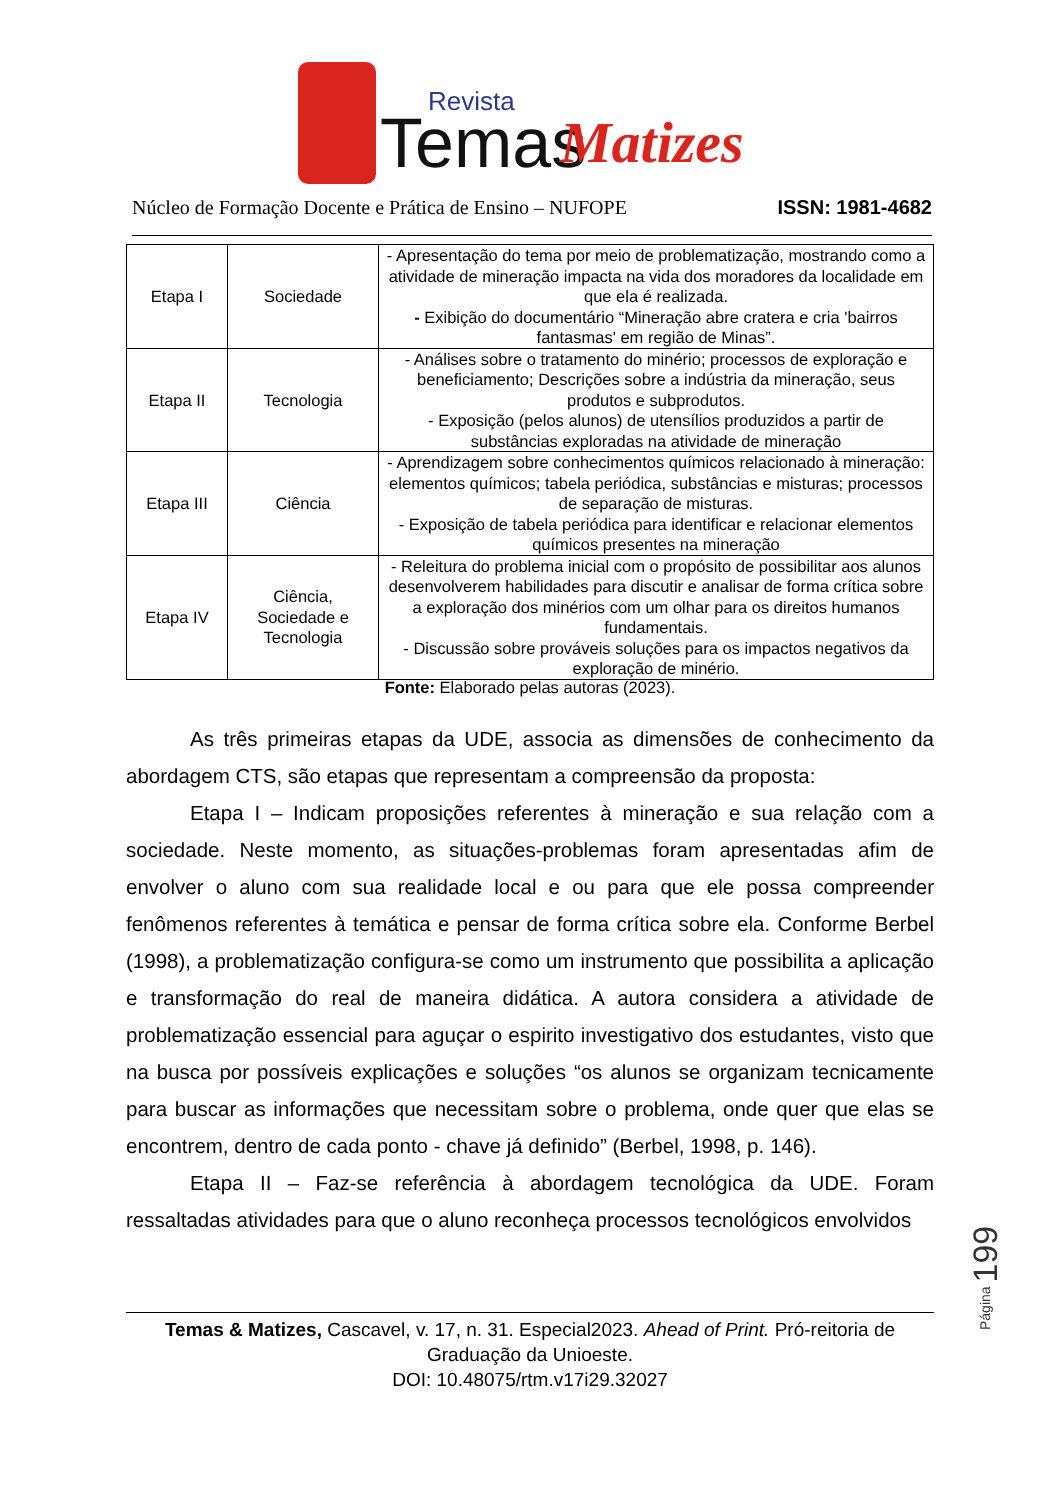Temas
Revista
Matizes
Núcleo de Formação Docente e Prática de Ensino – NUFOPE ISSN: 1981-4682
| Etapa I | Sociedade | - Apresentação do tema por meio de problematização, mostrando como a atividade de mineração impacta na vida dos moradores da localidade em que ela é realizada. - Exibição do documentário “Mineração abre cratera e cria 'bairros fantasmas' em região de Minas”. |
| Etapa II | Tecnologia | - Análises sobre o tratamento do minério; processos de exploração e beneficiamento; Descrições sobre a indústria da mineração, seus produtos e subprodutos. - Exposição (pelos alunos) de utensílios produzidos a partir de substâncias exploradas na atividade de mineração |
| Etapa III | Ciência | - Aprendizagem sobre conhecimentos químicos relacionado à mineração: elementos químicos; tabela periódica, substâncias e misturas; processos de separação de misturas. - Exposição de tabela periódica para identificar e relacionar elementos químicos presentes na mineração |
| Etapa IV | Ciência, Sociedade e Tecnologia | - Releitura do problema inicial com o propósito de possibilitar aos alunos desenvolverem habilidades para discutir e analisar de forma crítica sobre a exploração dos minérios com um olhar para os direitos humanos fundamentais. - Discussão sobre prováveis soluções para os impactos negativos da exploração de minério. |
Fonte: Elaborado pelas autoras (2023).
As três primeiras etapas da UDE, associa as dimensões de conhecimento da abordagem CTS, são etapas que representam a compreensão da proposta:
Etapa I – Indicam proposições referentes à mineração e sua relação com a sociedade. Neste momento, as situações-problemas foram apresentadas afim de envolver o aluno com sua realidade local e ou para que ele possa compreender fenômenos referentes à temática e pensar de forma crítica sobre ela. Conforme Berbel (1998), a problematização configura-se como um instrumento que possibilita a aplicação e transformação do real de maneira didática. A autora considera a atividade de problematização essencial para aguçar o espirito investigativo dos estudantes, visto que na busca por possíveis explicações e soluções “os alunos se organizam tecnicamente para buscar as informações que necessitam sobre o problema, onde quer que elas se encontrem, dentro de cada ponto - chave já definido” (Berbel, 1998, p. 146).
Etapa II – Faz-se referência à abordagem tecnológica da UDE. Foram ressaltadas atividades para que o aluno reconheça processos tecnológicos envolvidos
Página 199
Temas & Matizes, Cascavel, v. 17, n. 31. Especial2023. Ahead of Print. Pró-reitoria de Graduação da Unioeste.
DOI: 10.48075/rtm.v17i29.32027